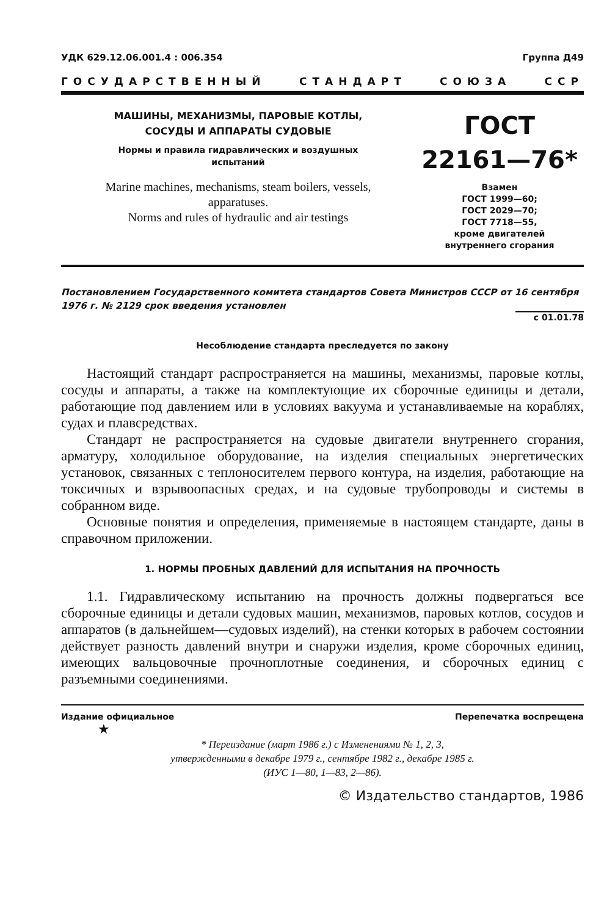УДК 629.12.06.001.4 : 006.354 Группа Д49
ГОСУДАРСТВЕННЫЙ СТАНДАРТ СОЮЗА ССР
МАШИНЫ, МЕХАНИЗМЫ, ПАРОВЫЕ КОТЛЫ,
СОСУДЫ И АППАРАТЫ СУДОВЫЕ
Нормы и правила гидравлических и воздушных
испытаний
Marine machines, mechanisms, steam boilers, vessels,
apparatuses.
Norms and rules of hydraulic and air testings
ГОСТ
22161—76*
Взамен
ГОСТ 1999—60;
ГОСТ 2029—70;
ГОСТ 7718—55,
кроме двигателей
внутреннего сгорания
Постановлением Государственного комитета стандартов Совета Министров СССР от 16 сентября 1976 г. № 2129 срок введения установлен
с 01.01.78
Несоблюдение стандарта преследуется по закону
Настоящий стандарт распространяется на машины, механизмы, паровые котлы, сосуды и аппараты, а также на комплектующие их сборочные единицы и детали, работающие под давлением или в условиях вакуума и устанавливаемые на кораблях, судах и плавсредствах.
Стандарт не распространяется на судовые двигатели внутреннего сгорания, арматуру, холодильное оборудование, на изделия специальных энергетических установок, связанных с теплоносителем первого контура, на изделия, работающие на токсичных и взрывоопасных средах, и на судовые трубопроводы и системы в собранном виде.
Основные понятия и определения, применяемые в настоящем стандарте, даны в справочном приложении.
1. НОРМЫ ПРОБНЫХ ДАВЛЕНИЙ ДЛЯ ИСПЫТАНИЯ НА ПРОЧНОСТЬ
1.1. Гидравлическому испытанию на прочность должны подвергаться все сборочные единицы и детали судовых машин, механизмов, паровых котлов, сосудов и аппаратов (в дальнейшем—судовых изделий), на стенки которых в рабочем состоянии действует разность давлений внутри и снаружи изделия, кроме сборочных единиц, имеющих вальцовочные прочноплотные соединения, и сборочных единиц с разъемными соединениями.
Издание официальное Перепечатка воспрещена
★
* Переиздание (март 1986 г.) с Изменениями № 1, 2, 3,
утвержденными в декабре 1979 г., сентябре 1982 г., декабре 1985 г.
(ИУС 1—80, 1—83, 2—86).
© Издательство стандартов, 1986